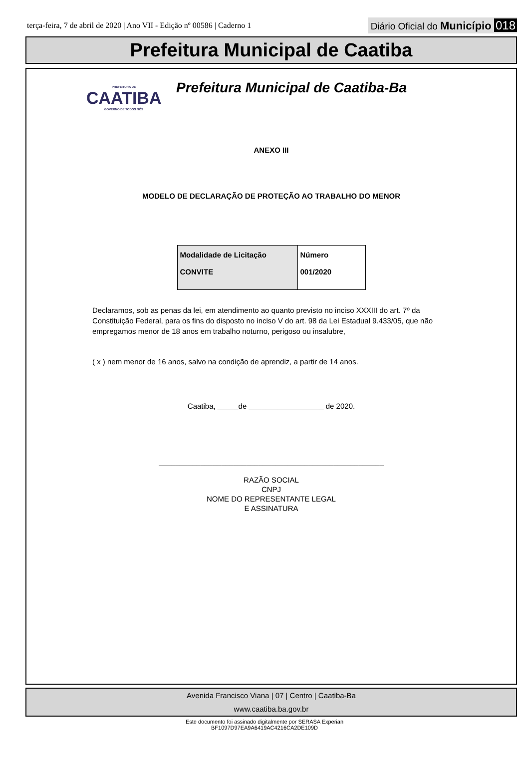terça-feira, 7 de abril de 2020 | Ano VII - Edição nº 00586 | Caderno 1
Diário Oficial do Município 018
Prefeitura Municipal de Caatiba
PREFEITURA DE
CAATIBA
GOVERNO DE TODOS NÓS
Prefeitura Municipal de Caatiba-Ba
ANEXO III
MODELO DE DECLARAÇÃO DE PROTEÇÃO AO TRABALHO DO MENOR
| Modalidade de Licitação CONVITE | Número 001/2020 |
Declaramos, sob as penas da lei, em atendimento ao quanto previsto no inciso XXXIII do art. 7º da Constituição Federal, para os fins do disposto no inciso V do art. 98 da Lei Estadual 9.433/05, que não empregamos menor de 18 anos em trabalho noturno, perigoso ou insalubre,
( x ) nem menor de 16 anos, salvo na condição de aprendiz, a partir de 14 anos.
Caatiba, _____de __________________ de 2020.
______________________________________________________
RAZÃO SOCIAL
CNPJ
NOME DO REPRESENTANTE LEGAL
E ASSINATURA
Avenida Francisco Viana | 07 | Centro | Caatiba-Ba
www.caatiba.ba.gov.br
Este documento foi assinado digitalmente por SERASA Experian
BF1097D97EA9A6419AC4216CA2DE109D